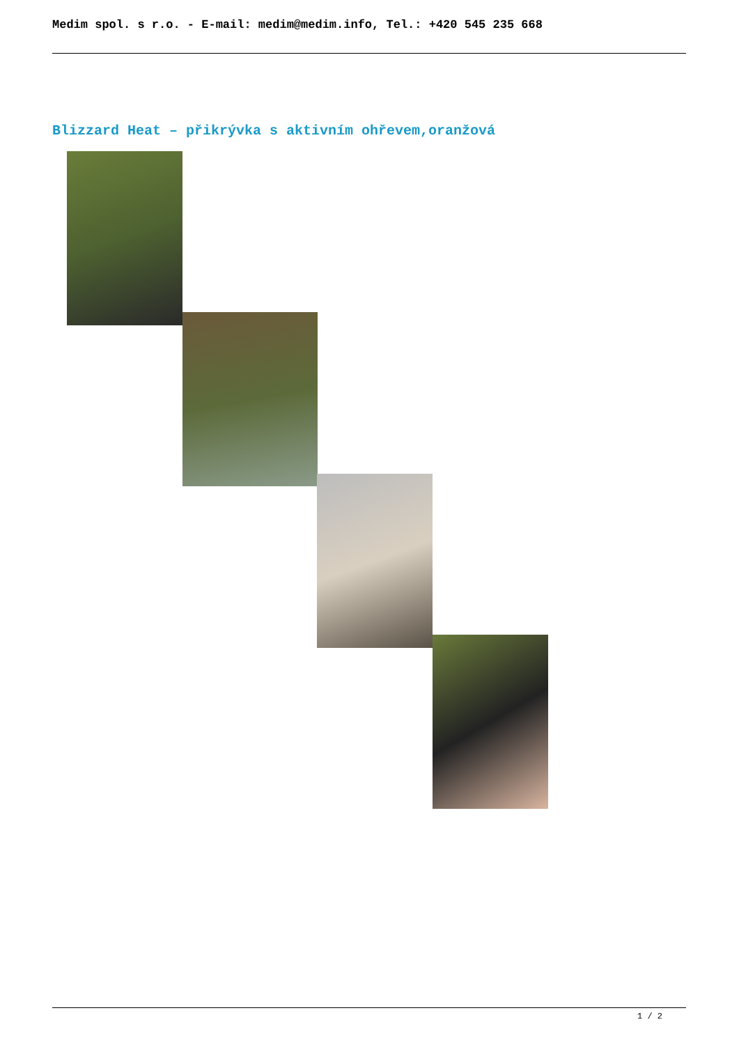Medim spol. s r.o. - E-mail: medim@medim.info, Tel.: +420 545 235 668
Blizzard Heat – přikrývka s aktivním ohřevem,oranžová
1 / 2